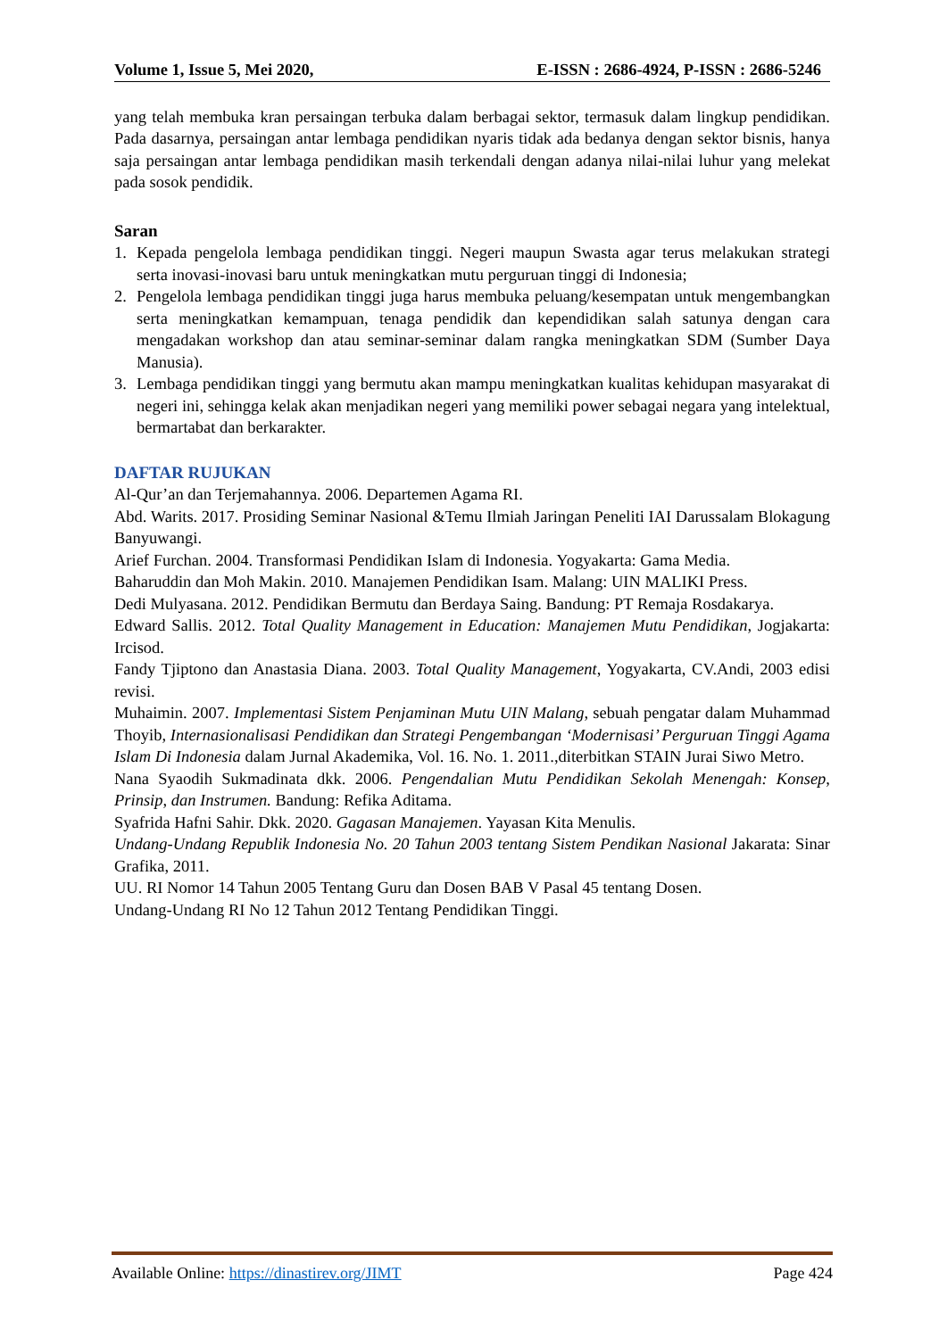Volume 1, Issue 5, Mei 2020, E-ISSN : 2686-4924, P-ISSN : 2686-5246
yang telah membuka kran persaingan terbuka dalam berbagai sektor, termasuk dalam lingkup pendidikan. Pada dasarnya, persaingan antar lembaga pendidikan nyaris tidak ada bedanya dengan sektor bisnis, hanya saja persaingan antar lembaga pendidikan masih terkendali dengan adanya nilai-nilai luhur yang melekat pada sosok pendidik.
Saran
1. Kepada pengelola lembaga pendidikan tinggi. Negeri maupun Swasta agar terus melakukan strategi serta inovasi-inovasi baru untuk meningkatkan mutu perguruan tinggi di Indonesia;
2. Pengelola lembaga pendidikan tinggi juga harus membuka peluang/kesempatan untuk mengembangkan serta meningkatkan kemampuan, tenaga pendidik dan kependidikan salah satunya dengan cara mengadakan workshop dan atau seminar-seminar dalam rangka meningkatkan SDM (Sumber Daya Manusia).
3. Lembaga pendidikan tinggi yang bermutu akan mampu meningkatkan kualitas kehidupan masyarakat di negeri ini, sehingga kelak akan menjadikan negeri yang memiliki power sebagai negara yang intelektual, bermartabat dan berkarakter.
DAFTAR RUJUKAN
Al-Qur’an dan Terjemahannya. 2006. Departemen Agama RI.
Abd. Warits. 2017. Prosiding Seminar Nasional &Temu Ilmiah Jaringan Peneliti IAI Darussalam Blokagung Banyuwangi.
Arief Furchan. 2004. Transformasi Pendidikan Islam di Indonesia. Yogyakarta: Gama Media.
Baharuddin dan Moh Makin. 2010. Manajemen Pendidikan Isam. Malang: UIN MALIKI Press.
Dedi Mulyasana. 2012. Pendidikan Bermutu dan Berdaya Saing. Bandung: PT Remaja Rosdakarya.
Edward Sallis. 2012. Total Quality Management in Education: Manajemen Mutu Pendidikan, Jogjakarta: Ircisod.
Fandy Tjiptono dan Anastasia Diana. 2003. Total Quality Management, Yogyakarta, CV.Andi, 2003 edisi revisi.
Muhaimin. 2007. Implementasi Sistem Penjaminan Mutu UIN Malang, sebuah pengatar dalam Muhammad Thoyib, Internasionalisasi Pendidikan dan Strategi Pengembangan ‘Modernisasi’ Perguruan Tinggi Agama Islam Di Indonesia dalam Jurnal Akademika, Vol. 16. No. 1. 2011.,diterbitkan STAIN Jurai Siwo Metro.
Nana Syaodih Sukmadinata dkk. 2006. Pengendalian Mutu Pendidikan Sekolah Menengah: Konsep, Prinsip, dan Instrumen. Bandung: Refika Aditama.
Syafrida Hafni Sahir. Dkk. 2020. Gagasan Manajemen. Yayasan Kita Menulis.
Undang-Undang Republik Indonesia No. 20 Tahun 2003 tentang Sistem Pendikan Nasional Jakarata: Sinar Grafika, 2011.
UU. RI Nomor 14 Tahun 2005 Tentang Guru dan Dosen BAB V Pasal 45 tentang Dosen.
Undang-Undang RI No 12 Tahun 2012 Tentang Pendidikan Tinggi.
Available Online: https://dinastirev.org/JIMT Page 424